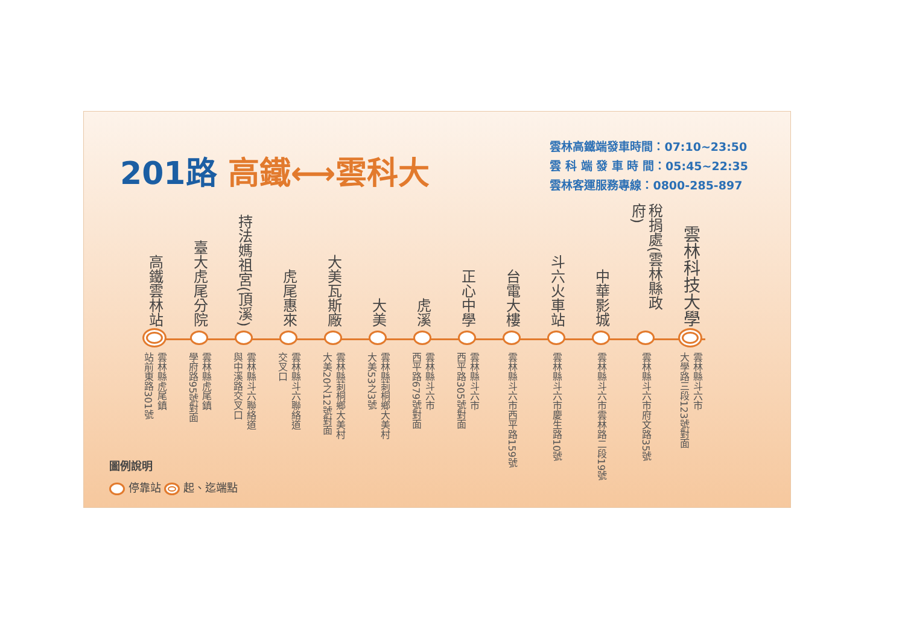201路 高鐵⟷雲科大
雲林高鐵端發車時間：07:10~23:50
雲 科 端 發 車 時 間：05:45~22:35
雲林客運服務專線：0800-285-897
高鐵雲林站
雲林縣虎尾鎮
站前東路301號
臺大虎尾分院
雲林縣虎尾鎮
學府路95號對面
持法媽祖宮(頂溪)
雲林縣斗六聯絡道
與中溪路交叉口
虎尾惠來
雲林縣斗六聯絡道
交叉口
大美瓦斯廠
雲林縣莿桐鄉大美村
大美20之12號對面
大美
雲林縣莿桐鄉大美村
大美53之3號
虎溪
雲林縣斗六市
西平路679號對面
正心中學
雲林縣斗六市
西平路305號對面
台電大樓
雲林縣斗六市西平路159號
斗六火車站
雲林縣斗六市慶生路10號
中華影城
雲林縣斗六市雲林路二段19號
稅捐處(雲林縣政府)
雲林縣斗六市府文路35號
雲林科技大學
雲林縣斗六市
大學路三段123號對面
圖例說明
停靠站 起、迄端點